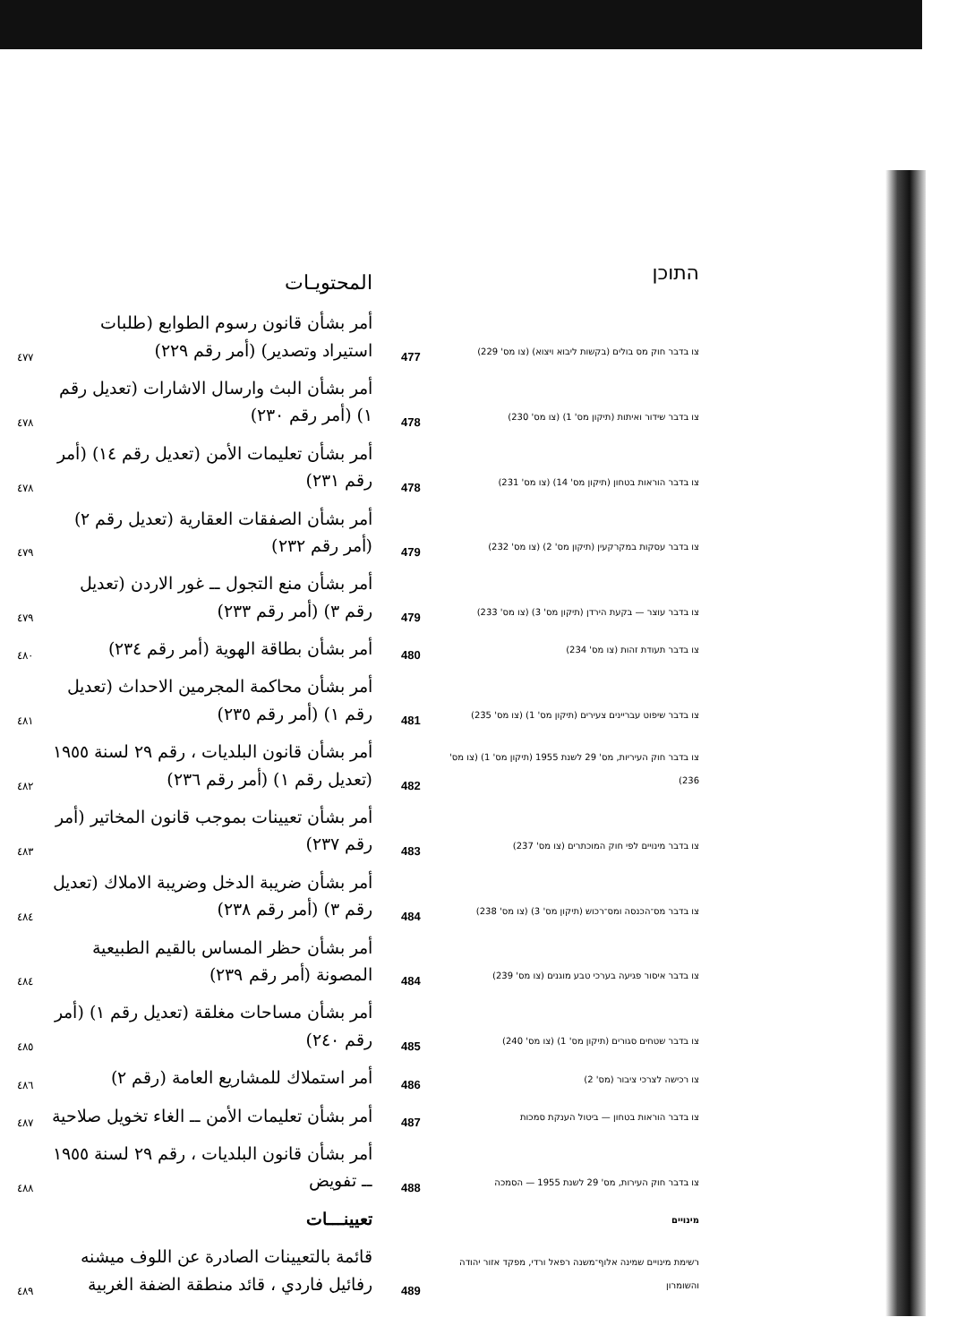| | المحتويـات | | התוכן |
| ٤٧٧ | أمر بشأن قانون رسوم الطوابع (طلبات استيراد وتصدير) (أمر رقم ٢٢٩) | 477 | צו בדבר חוק מס בולים (בקשות ליבוא ויצוא) (צו מס' 229) |
| ٤٧٨ | أمر بشأن البث وارسال الاشارات (تعديل رقم ١) (أمر رقم ٢٣٠) | 478 | צו בדבר שידור ואיתות (תיקון מס' 1) (צו מס' 230) |
| ٤٧٨ | أمر بشأن تعليمات الأمن (تعديل رقم ١٤) (أمر رقم ٢٣١) | 478 | צו בדבר הוראות בטחון (תיקון מס' 14) (צו מס' 231) |
| ٤٧٩ | أمر بشأن الصفقات العقارية (تعديل رقم ٢) (أمر رقم ٢٣٢) | 479 | צו בדבר עסקות במקרקעין (תיקון מס' 2) (צו מס' 232) |
| ٤٧٩ | أمر بشأن منع التجول ــ غور الاردن (تعديل رقم ٣) (أمر رقم ٢٣٣) | 479 | צו בדבר עוצר — בקעת הירדן (תיקון מס' 3) (צו מס' 233) |
| ٤٨٠ | أمر بشأن بطاقة الهوية (أمر رقم ٢٣٤) | 480 | צו בדבר תעודת זהות (צו מס' 234) |
| ٤٨١ | أمر بشأن محاكمة المجرمين الاحداث (تعديل رقم ١) (أمر رقم ٢٣٥) | 481 | צו בדבר שיפוט עבריינים צעירים (תיקון מס' 1) (צו מס' 235) |
| ٤٨٢ | أمر بشأن قانون البلديات ، رقم ٢٩ لسنة ١٩٥٥ (تعديل رقم ١) (أمر رقم ٢٣٦) | 482 | צו בדבר חוק העיריות, מס' 29 לשנת 1955 (תיקון מס' 1) (צו מס' 236) |
| ٤٨٣ | أمر بشأن تعيينات بموجب قانون المخاتير (أمر رقم ٢٣٧) | 483 | צו בדבר מינויים לפי חוק המוכתרים (צו מס' 237) |
| ٤٨٤ | أمر بشأن ضريبة الدخل وضريبة الاملاك (تعديل رقم ٣) (أمر رقم ٢٣٨) | 484 | צו בדבר מס־הכנסה ומס־רכוש (תיקון מס' 3) (צו מס' 238) |
| ٤٨٤ | أمر بشأن حظر المساس بالقيم الطبيعية المصونة (أمر رقم ٢٣٩) | 484 | צו בדבר איסור פגיעה בערכי טבע מוגנים (צו מס' 239) |
| ٤٨٥ | أمر بشأن مساحات مغلقة (تعديل رقم ١) (أمر رقم ٢٤٠) | 485 | צו בדבר שטחים סגורים (תיקון מס' 1) (צו מס' 240) |
| ٤٨٦ | أمر استملاك للمشاريع العامة (رقم ٢) | 486 | צו רכישה לצרכי ציבור (מס' 2) |
| ٤٨٧ | أمر بشأن تعليمات الأمن ــ الغاء تخويل صلاحية | 487 | צו בדבר הוראות בטחון — ביטול הענקת סמכות |
| ٤٨٨ | أمر بشأن قانون البلديات ، رقم ٢٩ لسنة ١٩٥٥ ــ تفويض | 488 | צו בדבר חוק העירות, מס' 29 לשנת 1955 — הסמכה |
| | تعيينـــات | | מינויים |
| ٤٨٩ | قائمة بالتعيينات الصادرة عن اللوف ميشنه رفائيل فاردي ، قائد منطقة الضفة الغربية | 489 | רשימת מינויים שמינה אלוף־משנה רפאל ורדי, מפקד אזור יהודה והשומרון |